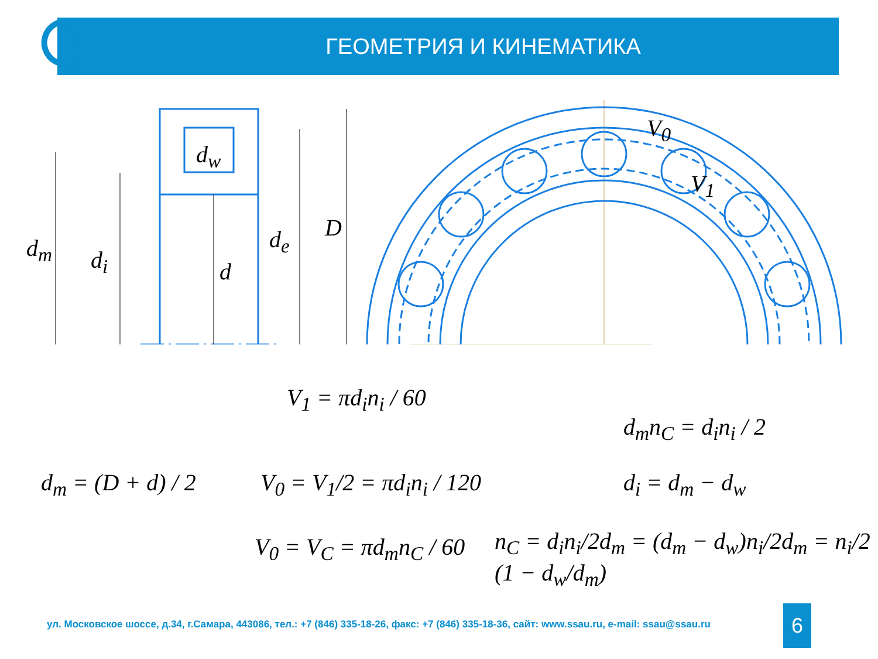ГЕОМЕТРИЯ И КИНЕМАТИКА
V<sub>0</sub>
V<sub>1</sub>
d<sub>m</sub> d<sub>i</sub>
d<sub>w</sub>
d
d<sub>e</sub> D
V<sub>1</sub> = πd<sub>i</sub>n<sub>i</sub> / 60
d<sub>m</sub> = (D + d) / 2 V<sub>0</sub> = V<sub>1</sub>/2 = πd<sub>i</sub>n<sub>i</sub> / 120
V<sub>0</sub> = V<sub>C</sub> = πd<sub>m</sub>n<sub>C</sub> / 60
d<sub>m</sub>n<sub>C</sub> = d<sub>i</sub>n<sub>i</sub> / 2
d<sub>i</sub> = d<sub>m</sub> − d<sub>w</sub>
n<sub>C</sub> = d<sub>i</sub>n<sub>i</sub>/2d<sub>m</sub> = (d<sub>m</sub> − d<sub>w</sub>)n<sub>i</sub>/2d<sub>m</sub> = n<sub>i</sub>/2 (1 − d<sub>w</sub>/d<sub>m</sub>)
ул. Московское шоссе, д.34, г.Самара, 443086, тел.: +7 (846) 335-18-26, факс: +7 (846) 335-18-36, сайт: www.ssau.ru, e-mail: ssau@ssau.ru
6